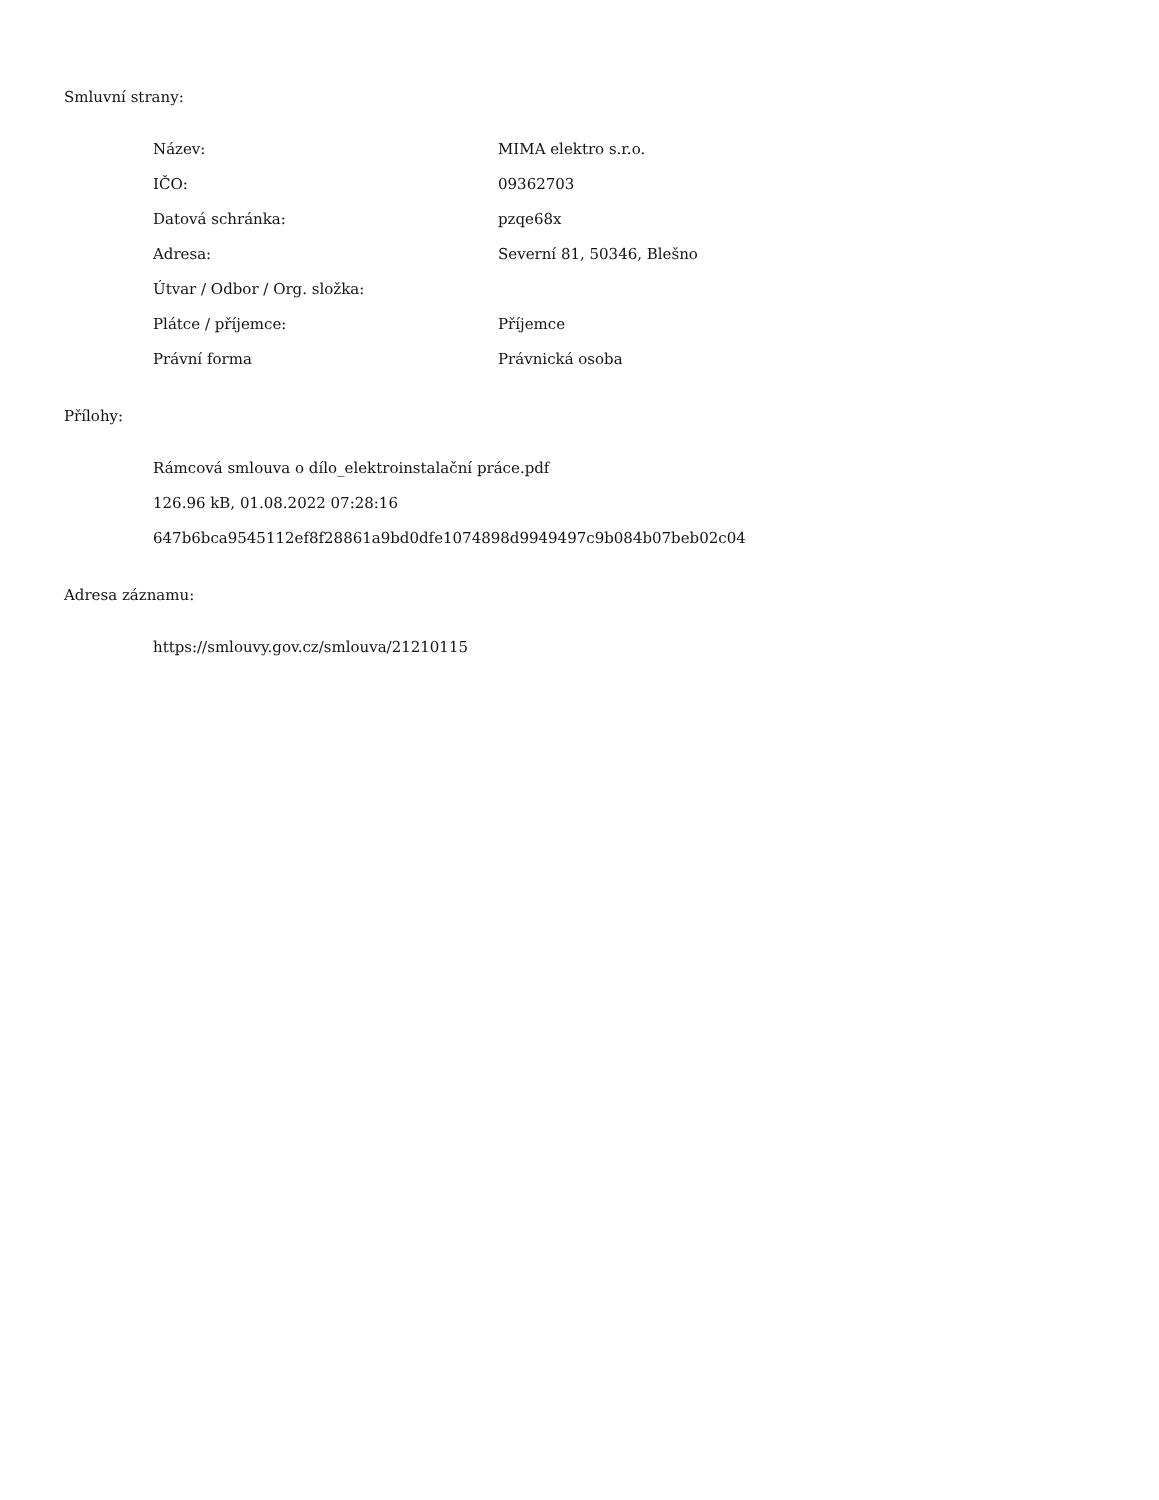Smluvní strany:
| Název: | MIMA elektro s.r.o. |
| IČO: | 09362703 |
| Datová schránka: | pzqe68x |
| Adresa: | Severní 81, 50346, Blešno |
| Útvar / Odbor / Org. složka: | |
| Plátce / příjemce: | Příjemce |
| Právní forma | Právnická osoba |
Přílohy:
Rámcová smlouva o dílo_elektroinstalační práce.pdf
126.96 kB, 01.08.2022 07:28:16
647b6bca9545112ef8f28861a9bd0dfe1074898d9949497c9b084b07beb02c04
Adresa záznamu:
https://smlouvy.gov.cz/smlouva/21210115